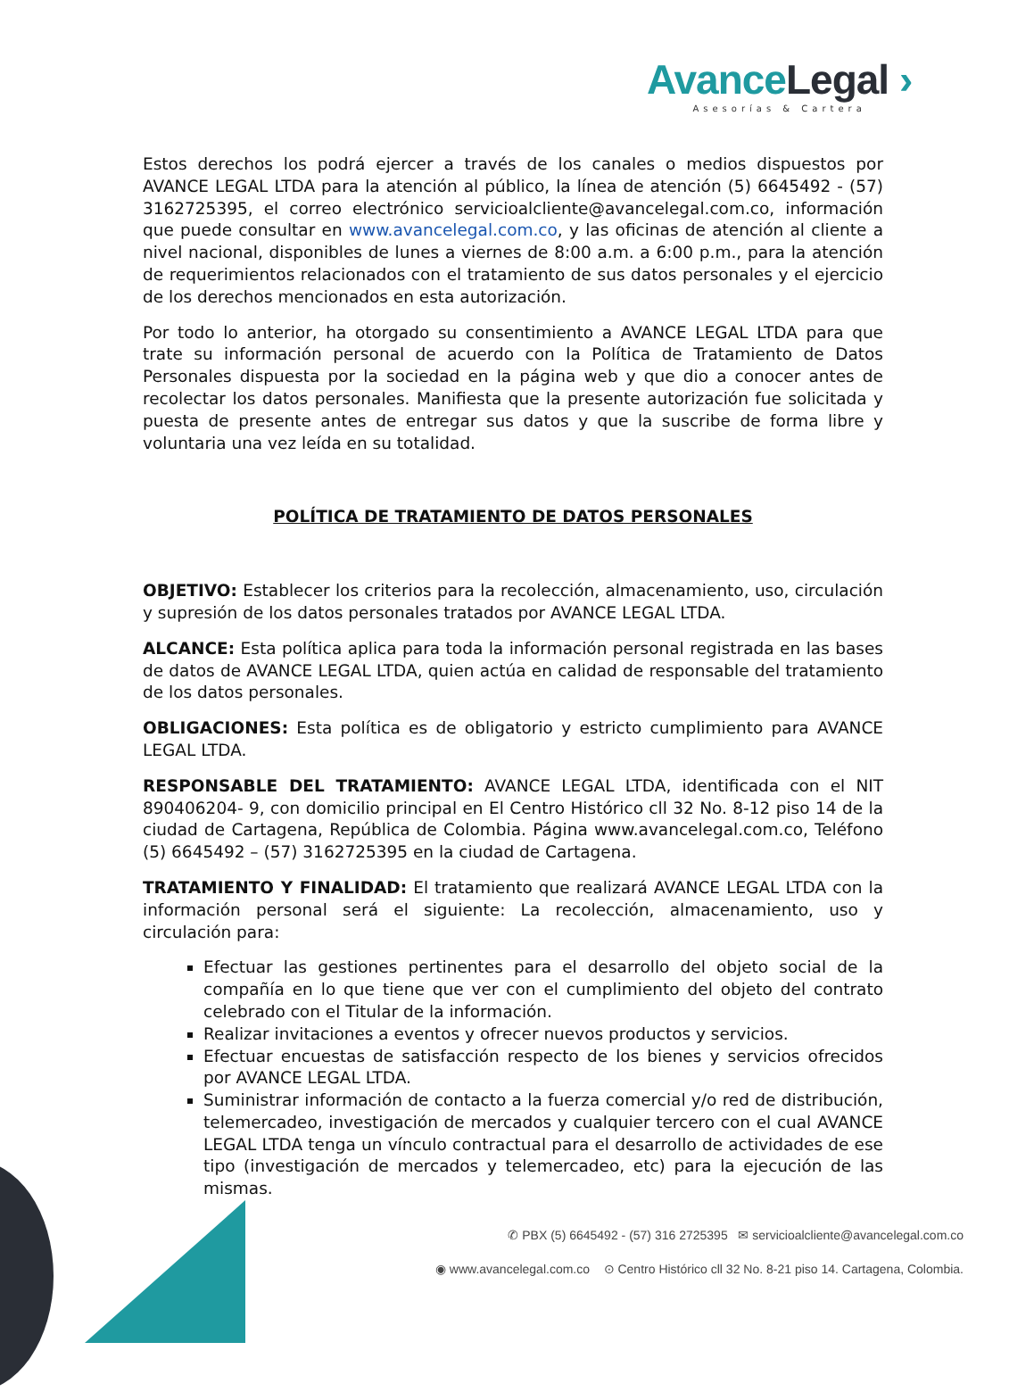Avance Legal ›
Asesorías & Cartera
Estos derechos los podrá ejercer a través de los canales o medios dispuestos por AVANCE LEGAL LTDA para la atención al público, la línea de atención (5) 6645492 - (57) 3162725395, el correo electrónico servicioalcliente@avancelegal.com.co, información que puede consultar en www.avancelegal.com.co, y las oficinas de atención al cliente a nivel nacional, disponibles de lunes a viernes de 8:00 a.m. a 6:00 p.m., para la atención de requerimientos relacionados con el tratamiento de sus datos personales y el ejercicio de los derechos mencionados en esta autorización.
Por todo lo anterior, ha otorgado su consentimiento a AVANCE LEGAL LTDA para que trate su información personal de acuerdo con la Política de Tratamiento de Datos Personales dispuesta por la sociedad en la página web y que dio a conocer antes de recolectar los datos personales. Manifiesta que la presente autorización fue solicitada y puesta de presente antes de entregar sus datos y que la suscribe de forma libre y voluntaria una vez leída en su totalidad.
POLÍTICA DE TRATAMIENTO DE DATOS PERSONALES
OBJETIVO: Establecer los criterios para la recolección, almacenamiento, uso, circulación y supresión de los datos personales tratados por AVANCE LEGAL LTDA.
ALCANCE: Esta política aplica para toda la información personal registrada en las bases de datos de AVANCE LEGAL LTDA, quien actúa en calidad de responsable del tratamiento de los datos personales.
OBLIGACIONES: Esta política es de obligatorio y estricto cumplimiento para AVANCE LEGAL LTDA.
RESPONSABLE DEL TRATAMIENTO: AVANCE LEGAL LTDA, identificada con el NIT 890406204- 9, con domicilio principal en El Centro Histórico cll 32 No. 8-12 piso 14 de la ciudad de Cartagena, República de Colombia. Página www.avancelegal.com.co, Teléfono (5) 6645492 – (57) 3162725395 en la ciudad de Cartagena.
TRATAMIENTO Y FINALIDAD: El tratamiento que realizará AVANCE LEGAL LTDA con la información personal será el siguiente: La recolección, almacenamiento, uso y circulación para:
Efectuar las gestiones pertinentes para el desarrollo del objeto social de la compañía en lo que tiene que ver con el cumplimiento del objeto del contrato celebrado con el Titular de la información.
Realizar invitaciones a eventos y ofrecer nuevos productos y servicios.
Efectuar encuestas de satisfacción respecto de los bienes y servicios ofrecidos por AVANCE LEGAL LTDA.
Suministrar información de contacto a la fuerza comercial y/o red de distribución, telemercadeo, investigación de mercados y cualquier tercero con el cual AVANCE LEGAL LTDA tenga un vínculo contractual para el desarrollo de actividades de ese tipo (investigación de mercados y telemercadeo, etc) para la ejecución de las mismas.
✆ PBX (5) 6645492 - (57) 316 2725395 ✉ servicioalcliente@avancelegal.com.co
◉ www.avancelegal.com.co ⊙ Centro Histórico cll 32 No. 8-21 piso 14. Cartagena, Colombia.